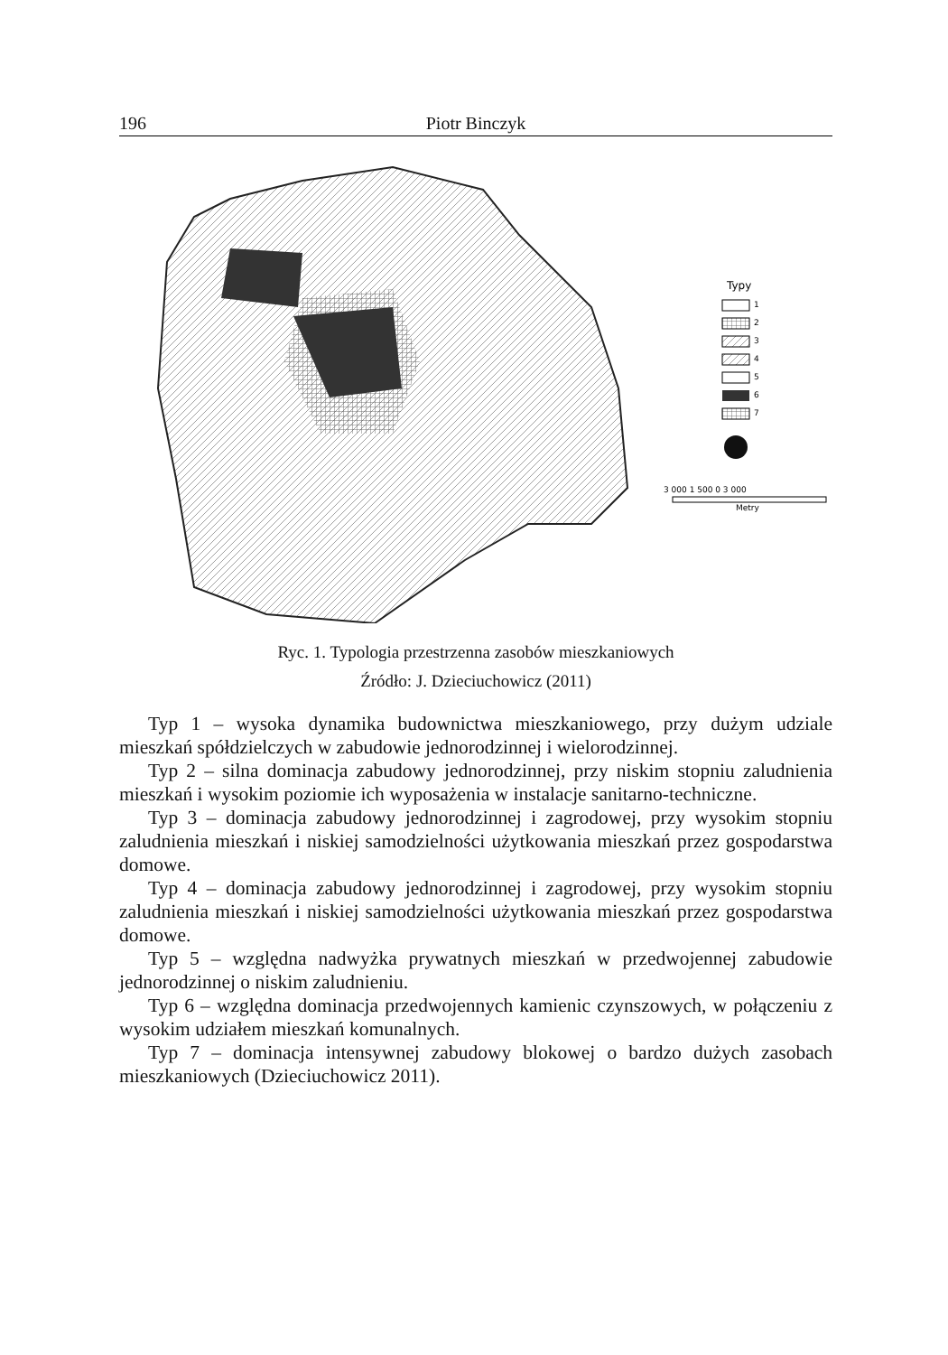196 Piotr Binczyk
Typy
1
2
3
4
5
6
7
3 000 1 500 0 3 000
Metry
Ryc. 1. Typologia przestrzenna zasobów mieszkaniowych
Źródło: J. Dzieciuchowicz (2011)
Typ 1 – wysoka dynamika budownictwa mieszkaniowego, przy dużym udziale mieszkań spółdzielczych w zabudowie jednorodzinnej i wielorodzinnej.
Typ 2 – silna dominacja zabudowy jednorodzinnej, przy niskim stopniu zaludnienia mieszkań i wysokim poziomie ich wyposażenia w instalacje sanitarno-techniczne.
Typ 3 – dominacja zabudowy jednorodzinnej i zagrodowej, przy wysokim stopniu zaludnienia mieszkań i niskiej samodzielności użytkowania mieszkań przez gospodarstwa domowe.
Typ 4 – dominacja zabudowy jednorodzinnej i zagrodowej, przy wysokim stopniu zaludnienia mieszkań i niskiej samodzielności użytkowania mieszkań przez gospodarstwa domowe.
Typ 5 – względna nadwyżka prywatnych mieszkań w przedwojennej zabudowie jednorodzinnej o niskim zaludnieniu.
Typ 6 – względna dominacja przedwojennych kamienic czynszowych, w połączeniu z wysokim udziałem mieszkań komunalnych.
Typ 7 – dominacja intensywnej zabudowy blokowej o bardzo dużych zasobach mieszkaniowych (Dzieciuchowicz 2011).